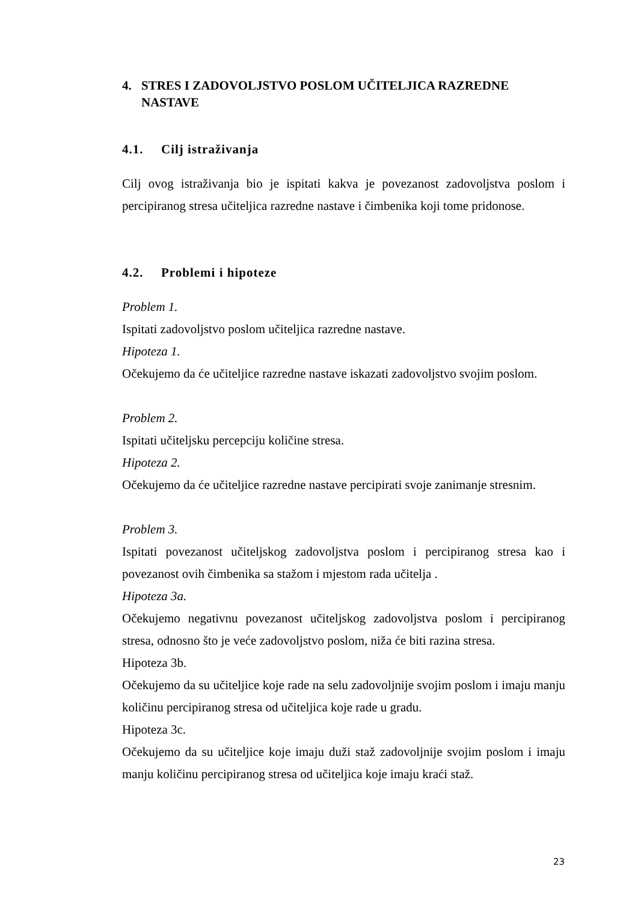4. STRES I ZADOVOLJSTVO POSLOM UČITELJICA RAZREDNE NASTAVE
4.1. Cilj istraživanja
Cilj ovog istraživanja bio je ispitati kakva je povezanost zadovoljstva poslom i percipiranog stresa učiteljica razredne nastave i čimbenika koji tome pridonose.
4.2. Problemi i hipoteze
Problem 1.
Ispitati zadovoljstvo poslom učiteljica razredne nastave.
Hipoteza 1.
Očekujemo da će učiteljice razredne nastave iskazati zadovoljstvo svojim poslom.
Problem 2.
Ispitati učiteljsku percepciju količine stresa.
Hipoteza 2.
Očekujemo da će učiteljice razredne nastave percipirati svoje zanimanje stresnim.
Problem 3.
Ispitati povezanost učiteljskog zadovoljstva poslom i percipiranog stresa kao i povezanost ovih čimbenika sa stažom i mjestom rada učitelja .
Hipoteza 3a.
Očekujemo negativnu povezanost učiteljskog zadovoljstva poslom i percipiranog stresa, odnosno što je veće zadovoljstvo poslom, niža će biti razina stresa.
Hipoteza 3b.
Očekujemo da su učiteljice koje rade na selu zadovoljnije svojim poslom i imaju manju količinu percipiranog stresa od učiteljica koje rade u gradu.
Hipoteza 3c.
Očekujemo da su učiteljice koje imaju duži staž zadovoljnije svojim poslom i imaju manju količinu percipiranog stresa od učiteljica koje imaju kraći staž.
23